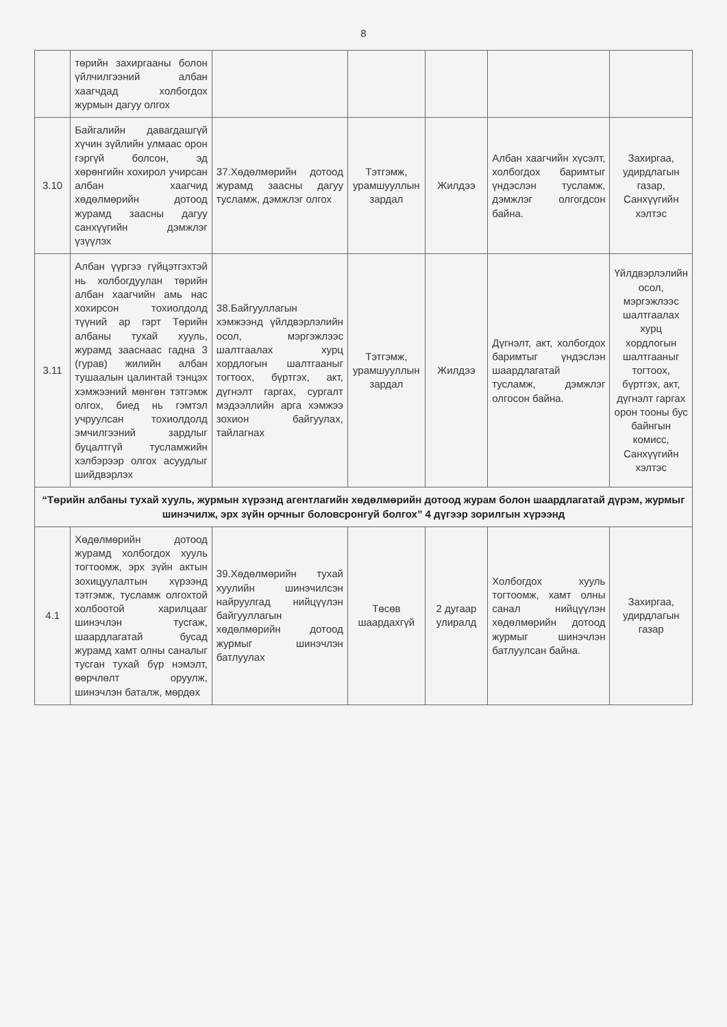8
| | төрийн захиргааны болон үйлчилгээний албан хаагчдад холбогдох журмын дагуу олгох | | | | | |
| 3.10 | Байгалийн давагдашгүй хүчин зүйлийн улмаас орон гэргүй болсон, эд хөрөнгийн хохирол учирсан албан хаагчид хөдөлмөрийн дотоод журамд заасны дагуу санхүүгийн дэмжлэг үзүүлэх | 37.Хөдөлмөрийн дотоод журамд заасны дагуу тусламж, дэмжлэг олгох | Тэтгэмж, урамшууллын зардал | Жилдээ | Албан хаагчийн хүсэлт, холбогдох баримтыг үндэслэн тусламж, дэмжлэг олгогдсон байна. | Захиргаа, удирдлагын газар, Санхүүгийн хэлтэс |
| 3.11 | Албан үүргээ гүйцэтгэхтэй нь холбогдуулан төрийн албан хаагчийн амь нас хохирсон тохиолдолд түүний ар гэрт Төрийн албаны тухай хууль, журамд зааснаас гадна 3 (гурав) жилийн албан тушаалын цалинтай тэнцэх хэмжээний мөнгөн тэтгэмж олгох, биед нь гэмтэл учруулсан тохиолдолд эмчилгээний зардлыг буцалтгүй тусламжийн хэлбэрээр олгох асуудлыг шийдвэрлэх | 38.Байгууллагын хэмжээнд үйлдвэрлэлийн осол, мэргэжлээс шалтгаалах хурц хордлогын шалтгааныг тогтоох, бүртгэх, акт, дүгнэлт гаргах, сургалт мэдээллийн арга хэмжээ зохион байгуулах, тайлагнах | Тэтгэмж, урамшууллын зардал | Жилдээ | Дүгнэлт, акт, холбогдох баримтыг үндэслэн шаардлагатай тусламж, дэмжлэг олгосон байна. | Үйлдвэрлэлийн осол, мэргэжлээс шалтгаалах хурц хордлогын шалтгааныг тогтоох, бүртгэх, акт, дүгнэлт гаргах орон тооны бус байнгын комисс, Санхүүгийн хэлтэс |
| “Төрийн албаны тухай хууль, журмын хүрээнд агентлагийн хөдөлмөрийн дотоод журам болон шаардлагатай дүрэм, журмыг шинэчилж, эрх зүйн орчныг боловсронгуй болгох” 4 дүгээр зорилгын хүрээнд | | | | | | |
| 4.1 | Хөдөлмөрийн дотоод журамд холбогдох хууль тогтоомж, эрх зүйн актын зохицуулалтын хүрээнд тэтгэмж, тусламж олгохтой холбоотой харилцааг шинэчлэн тусгаж, шаардлагатай бусад журамд хамт олны саналыг тусган тухай бүр нэмэлт, өөрчлөлт оруулж, шинэчлэн баталж, мөрдөх | 39.Хөдөлмөрийн тухай хуулийн шинэчилсэн найруулгад нийцүүлэн байгууллагын хөдөлмөрийн дотоод журмыг шинэчлэн батлуулах | Төсөв шаардахгүй | 2 дугаар улиралд | Холбогдох хууль тогтоомж, хамт олны санал нийцүүлэн хөдөлмөрийн дотоод журмыг шинэчлэн батлуулсан байна. | Захиргаа, удирдлагын газар |